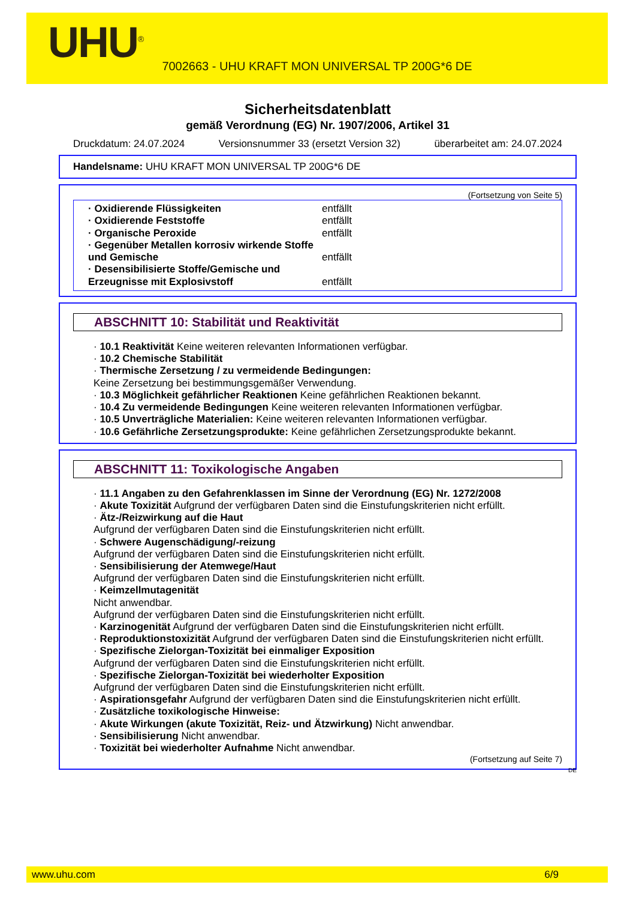UHU<sup>®</sup>
7002663 - UHU KRAFT MON UNIVERSAL TP 200G*6 DE
Sicherheitsdatenblatt
gemäß Verordnung (EG) Nr. 1907/2006, Artikel 31
Druckdatum: 24.07.2024 Versionsnummer 33 (ersetzt Version 32) überarbeitet am: 24.07.2024
Handelsname: UHU KRAFT MON UNIVERSAL TP 200G*6 DE
(Fortsetzung von Seite 5)
· Oxidierende Flüssigkeiten entfällt
· Oxidierende Feststoffe entfällt
· Organische Peroxide entfällt
· Gegenüber Metallen korrosiv wirkende Stoffe und Gemische entfällt
· Desensibilisierte Stoffe/Gemische und Erzeugnisse mit Explosivstoff entfällt
ABSCHNITT 10: Stabilität und Reaktivität
· 10.1 Reaktivität Keine weiteren relevanten Informationen verfügbar.
· 10.2 Chemische Stabilität
· Thermische Zersetzung / zu vermeidende Bedingungen:
Keine Zersetzung bei bestimmungsgemäßer Verwendung.
· 10.3 Möglichkeit gefährlicher Reaktionen Keine gefährlichen Reaktionen bekannt.
· 10.4 Zu vermeidende Bedingungen Keine weiteren relevanten Informationen verfügbar.
· 10.5 Unverträgliche Materialien: Keine weiteren relevanten Informationen verfügbar.
· 10.6 Gefährliche Zersetzungsprodukte: Keine gefährlichen Zersetzungsprodukte bekannt.
ABSCHNITT 11: Toxikologische Angaben
· 11.1 Angaben zu den Gefahrenklassen im Sinne der Verordnung (EG) Nr. 1272/2008
· Akute Toxizität Aufgrund der verfügbaren Daten sind die Einstufungskriterien nicht erfüllt.
· Ätz-/Reizwirkung auf die Haut
Aufgrund der verfügbaren Daten sind die Einstufungskriterien nicht erfüllt.
· Schwere Augenschädigung/-reizung
Aufgrund der verfügbaren Daten sind die Einstufungskriterien nicht erfüllt.
· Sensibilisierung der Atemwege/Haut
Aufgrund der verfügbaren Daten sind die Einstufungskriterien nicht erfüllt.
· Keimzellmutagenität
Nicht anwendbar.
Aufgrund der verfügbaren Daten sind die Einstufungskriterien nicht erfüllt.
· Karzinogenität Aufgrund der verfügbaren Daten sind die Einstufungskriterien nicht erfüllt.
· Reproduktionstoxizität Aufgrund der verfügbaren Daten sind die Einstufungskriterien nicht erfüllt.
· Spezifische Zielorgan-Toxizität bei einmaliger Exposition
Aufgrund der verfügbaren Daten sind die Einstufungskriterien nicht erfüllt.
· Spezifische Zielorgan-Toxizität bei wiederholter Exposition
Aufgrund der verfügbaren Daten sind die Einstufungskriterien nicht erfüllt.
· Aspirationsgefahr Aufgrund der verfügbaren Daten sind die Einstufungskriterien nicht erfüllt.
· Zusätzliche toxikologische Hinweise:
· Akute Wirkungen (akute Toxizität, Reiz- und Ätzwirkung) Nicht anwendbar.
· Sensibilisierung Nicht anwendbar.
· Toxizität bei wiederholter Aufnahme Nicht anwendbar.
(Fortsetzung auf Seite 7)
DE
www.uhu.com 6/9